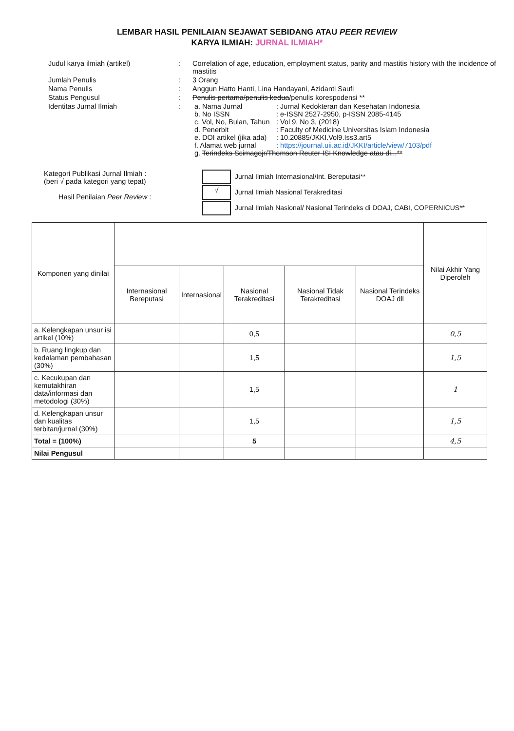LEMBAR HASIL PENILAIAN SEJAWAT SEBIDANG ATAU PEER REVIEW
KARYA ILMIAH: JURNAL ILMIAH*
| Judul karya ilmiah (artikel) | : | Correlation of age, education, employment status, parity and mastitis history with the incidence of mastitis |
| Jumlah Penulis | : | 3 Orang |
| Nama Penulis | : | Anggun Hatto Hanti, Lina Handayani, Azidanti Saufi |
| Status Pengusul | : | Penulis pertama/penulis kedua /penulis korespodensi ** |
| Identitas Jurnal Ilmiah | : | / a. Nama Jurnal / : Jurnal Kedokteran dan Kesehatan Indonesia / / b. No ISSN / : e-ISSN 2527-2950, p-ISSN 2085-4145 / / c. Vol, No, Bulan, Tahun / : Vol 9, No 3, (2018) / / d. Penerbit / : Faculty of Medicine Universitas Islam Indonesia / / e. DOI artikel (jika ada) / : 10.20885/JKKI.Vol9.Iss3.art5 / / f. Alamat web jurnal / : https://journal.uii.ac.id/JKKI/article/view/7103/pdf / / g. Terindeks Scimagojr/Thomson Reuter ISI Knowledge atau di...** / / |
Kategori Publikasi Jurnal Ilmiah :
(beri √ pada kategori yang tepat)
Hasil Penilaian Peer Review :
Jurnal Ilmiah Internasional/Int. Bereputasi**
√ Jurnal Ilmiah Nasional Terakreditasi
Jurnal Ilmiah Nasional/ Nasional Terindeks di DOAJ, CABI, COPERNICUS**
| Komponen yang dinilai | | | | | | Nilai Akhir Yang Diperoleh |
| --- | --- | --- | --- | --- | --- | --- |
| | Internasional Bereputasi | Internasional | Nasional Terakreditasi | Nasional Tidak Terakreditasi | Nasional Terindeks DOAJ dll | |
| a. Kelengkapan unsur isi artikel (10%) | | | 0,5 | | | 0,5 |
| b. Ruang lingkup dan kedalaman pembahasan (30%) | | | 1,5 | | | 1,5 |
| c. Kecukupan dan kemutakhiran data/informasi dan metodologi (30%) | | | 1,5 | | | 1 |
| d. Kelengkapan unsur dan kualitas terbitan/jurnal (30%) | | | 1,5 | | | 1,5 |
| Total = (100%) | | | 5 | | | 4,5 |
| Nilai Pengusul | | | | | | |